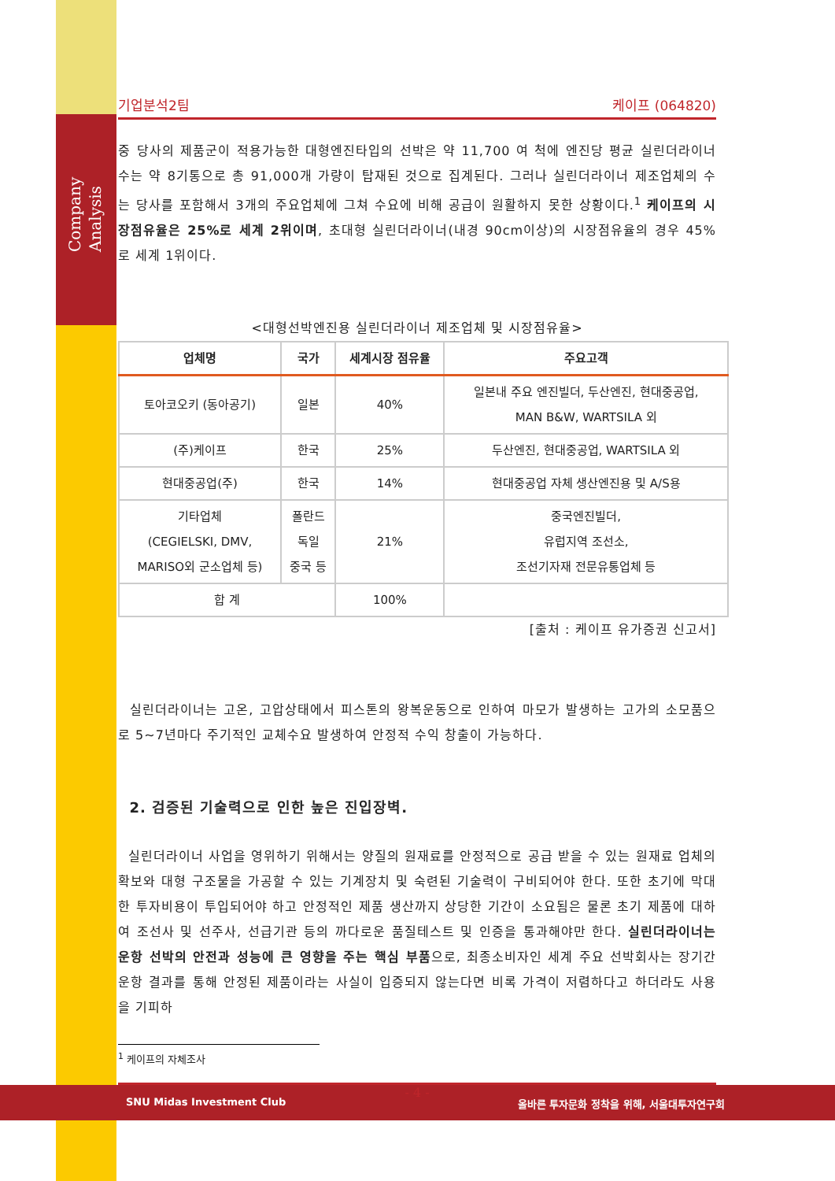Company Analysis
기업분석2팀 케이프 (064820)
중 당사의 제품군이 적용가능한 대형엔진타입의 선박은 약 11,700 여 척에 엔진당 평균 실린더라이너 수는 약 8기통으로 총 91,000개 가량이 탑재된 것으로 집계된다. 그러나 실린더라이너 제조업체의 수는 당사를 포함해서 3개의 주요업체에 그쳐 수요에 비해 공급이 원활하지 못한 상황이다.<sup>1</sup> 케이프의 시장점유율은 25%로 세계 2위이며, 초대형 실린더라이너(내경 90cm이상)의 시장점유율의 경우 45%로 세계 1위이다.
<대형선박엔진용 실린더라이너 제조업체 및 시장점유율>
| 업체명 | 국가 | 세계시장 점유율 | 주요고객 |
| --- | --- | --- | --- |
| 토아코오키 (동아공기) | 일본 | 40% | 일본내 주요 엔진빌더, 두산엔진, 현대중공업, MAN B&W, WARTSILA 외 |
| (주)케이프 | 한국 | 25% | 두산엔진, 현대중공업, WARTSILA 외 |
| 현대중공업(주) | 한국 | 14% | 현대중공업 자체 생산엔진용 및 A/S용 |
| 기타업체 (CEGIELSKI, DMV, MARISO외 군소업체 등) | 폴란드 독일 중국 등 | 21% | 중국엔진빌더, 유럽지역 조선소, 조선기자재 전문유통업체 등 |
| 합 계 | | 100% | |
[출처 : 케이프 유가증권 신고서]
실린더라이너는 고온, 고압상태에서 피스톤의 왕복운동으로 인하여 마모가 발생하는 고가의 소모품으로 5~7년마다 주기적인 교체수요 발생하여 안정적 수익 창출이 가능하다.
2. 검증된 기술력으로 인한 높은 진입장벽.
실린더라이너 사업을 영위하기 위해서는 양질의 원재료를 안정적으로 공급 받을 수 있는 원재료 업체의 확보와 대형 구조물을 가공할 수 있는 기계장치 및 숙련된 기술력이 구비되어야 한다. 또한 초기에 막대한 투자비용이 투입되어야 하고 안정적인 제품 생산까지 상당한 기간이 소요됨은 물론 초기 제품에 대하여 조선사 및 선주사, 선급기관 등의 까다로운 품질테스트 및 인증을 통과해야만 한다. 실린더라이너는 운항 선박의 안전과 성능에 큰 영향을 주는 핵심 부품으로, 최종소비자인 세계 주요 선박회사는 장기간 운항 결과를 통해 안정된 제품이라는 사실이 입증되지 않는다면 비록 가격이 저렴하다고 하더라도 사용을 기피하
<sup>1</sup> 케이프의 자체조사
- 4 -
SNU Midas Investment Club 올바른 투자문화 정착을 위해, 서울대투자연구회